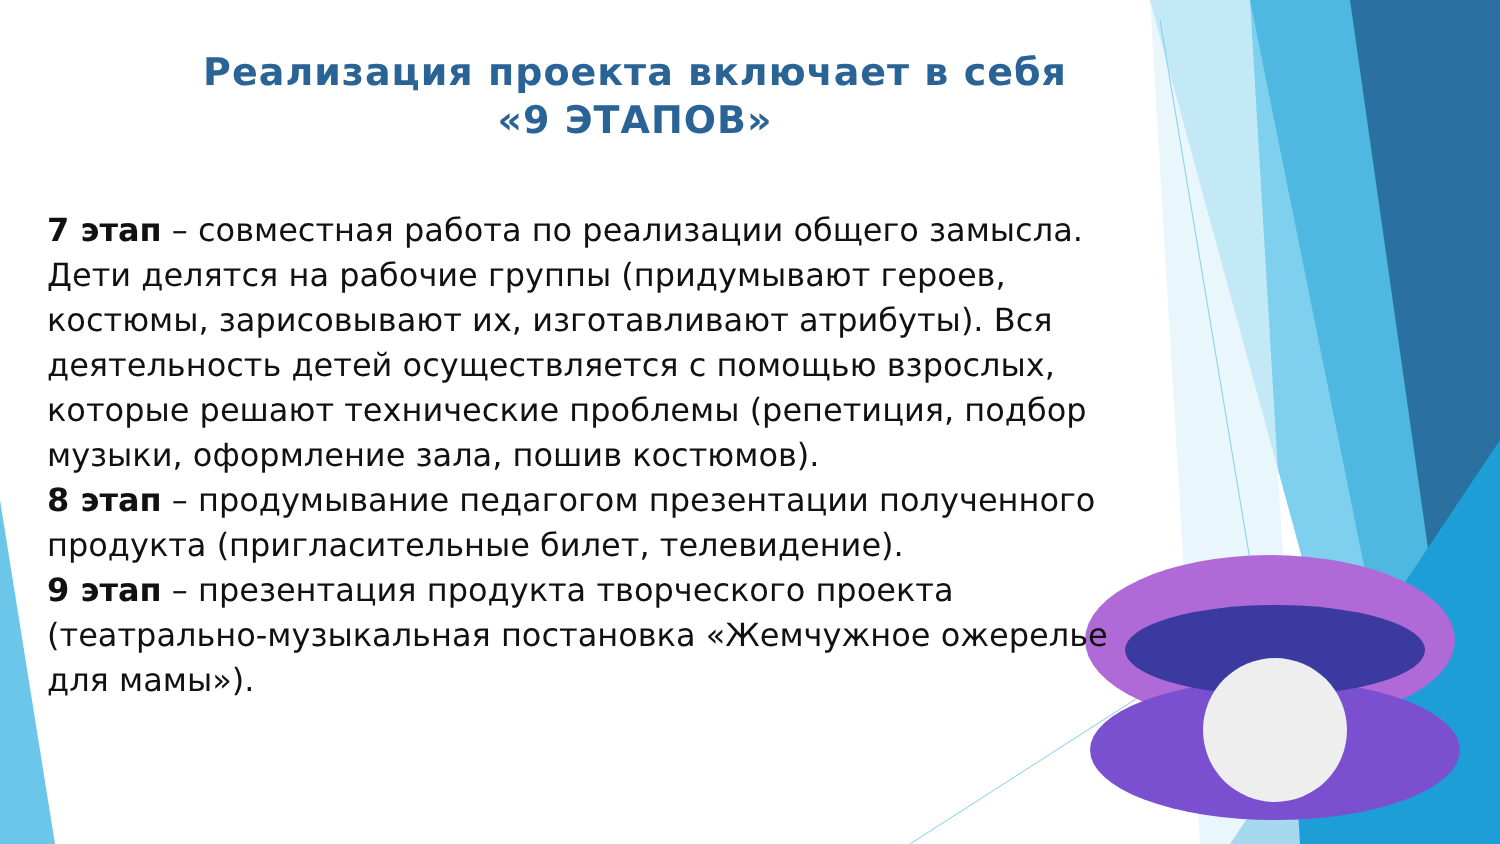Реализация проекта включает в себя
«9 ЭТАПОВ»
7 этап – совместная работа по реализации общего замысла. Дети делятся на рабочие группы (придумывают героев, костюмы, зарисовывают их, изготавливают атрибуты). Вся деятельность детей осуществляется с помощью взрослых, которые решают технические проблемы (репетиция, подбор музыки, оформление зала, пошив костюмов).
8 этап – продумывание педагогом презентации полученного продукта (пригласительные билет, телевидение).
9 этап – презентация продукта творческого проекта (театрально-музыкальная постановка «Жемчужное ожерелье для мамы»).